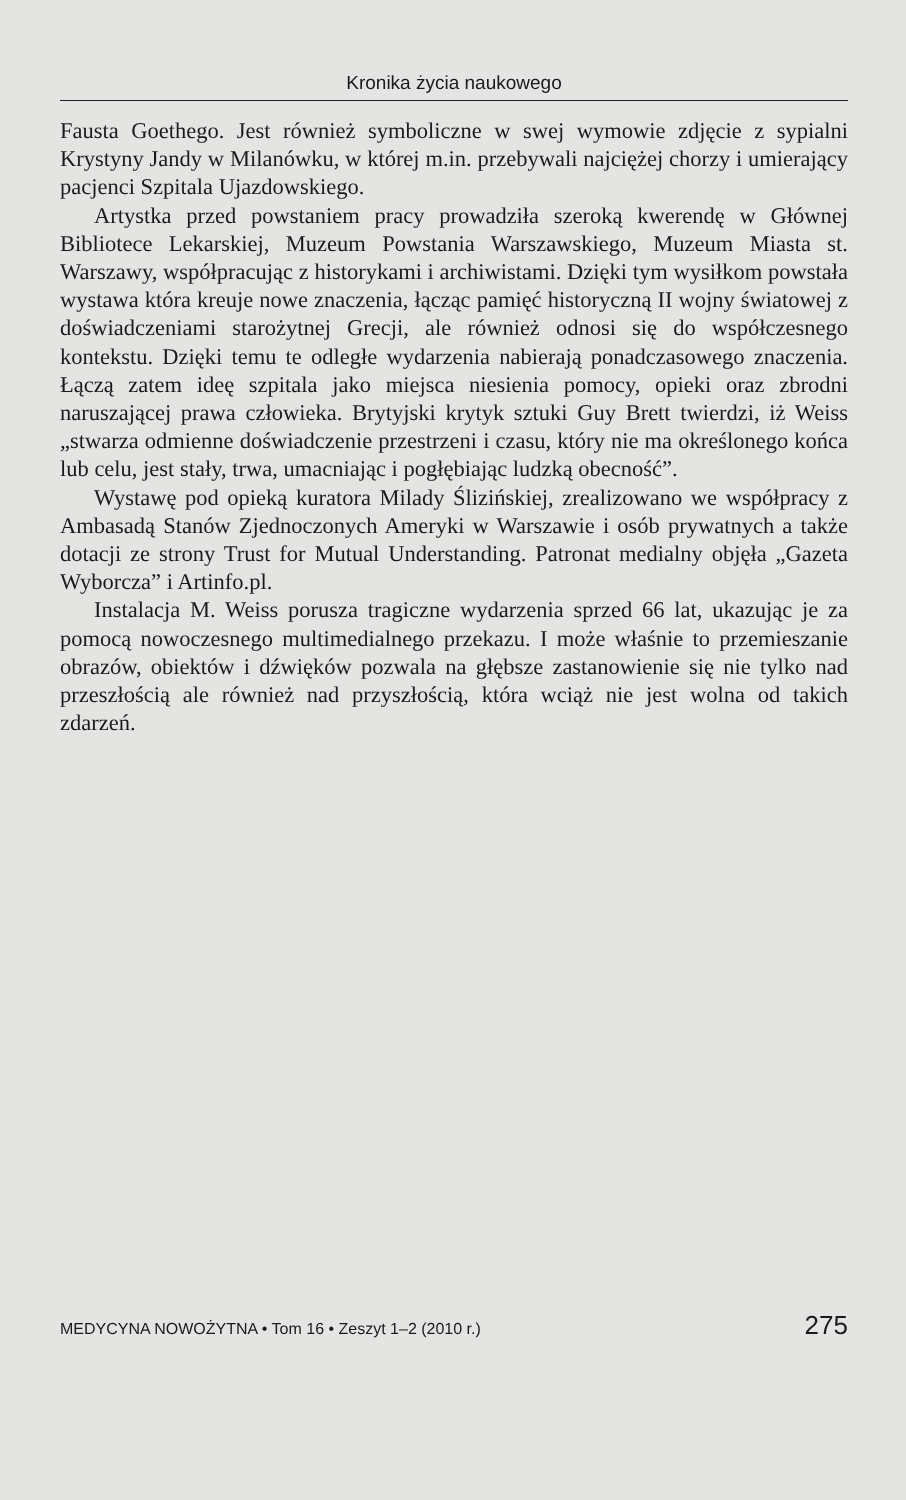Kronika życia naukowego
Fausta Goethego. Jest również symboliczne w swej wymowie zdjęcie z sypialni Krystyny Jandy w Milanówku, w której m.in. przebywali najciężej chorzy i umierający pacjenci Szpitala Ujazdowskiego.
Artystka przed powstaniem pracy prowadziła szeroką kwerendę w Głównej Bibliotece Lekarskiej, Muzeum Powstania Warszawskiego, Muzeum Miasta st. Warszawy, współpracując z historykami i archiwistami. Dzięki tym wysiłkom powstała wystawa która kreuje nowe znaczenia, łącząc pamięć historyczną II wojny światowej z doświadczeniami starożytnej Grecji, ale również odnosi się do współczesnego kontekstu. Dzięki temu te odległe wydarzenia nabierają ponadczasowego znaczenia. Łączą zatem ideę szpitala jako miejsca niesienia pomocy, opieki oraz zbrodni naruszającej prawa człowieka. Brytyjski krytyk sztuki Guy Brett twierdzi, iż Weiss „stwarza odmienne doświadczenie przestrzeni i czasu, który nie ma określonego końca lub celu, jest stały, trwa, umacniając i pogłębiając ludzką obecność”.
Wystawę pod opieką kuratora Milady Ślizińskiej, zrealizowano we współpracy z Ambasadą Stanów Zjednoczonych Ameryki w Warszawie i osób prywatnych a także dotacji ze strony Trust for Mutual Understanding. Patronat medialny objęła „Gazeta Wyborcza” i Artinfo.pl.
Instalacja M. Weiss porusza tragiczne wydarzenia sprzed 66 lat, ukazując je za pomocą nowoczesnego multimedialnego przekazu. I może właśnie to przemieszanie obrazów, obiektów i dźwięków pozwala na głębsze zastanowienie się nie tylko nad przeszłością ale również nad przyszłością, która wciąż nie jest wolna od takich zdarzeń.
MEDYCYNA NOWOŻYTNA • Tom 16 • Zeszyt 1–2 (2010 r.) 275